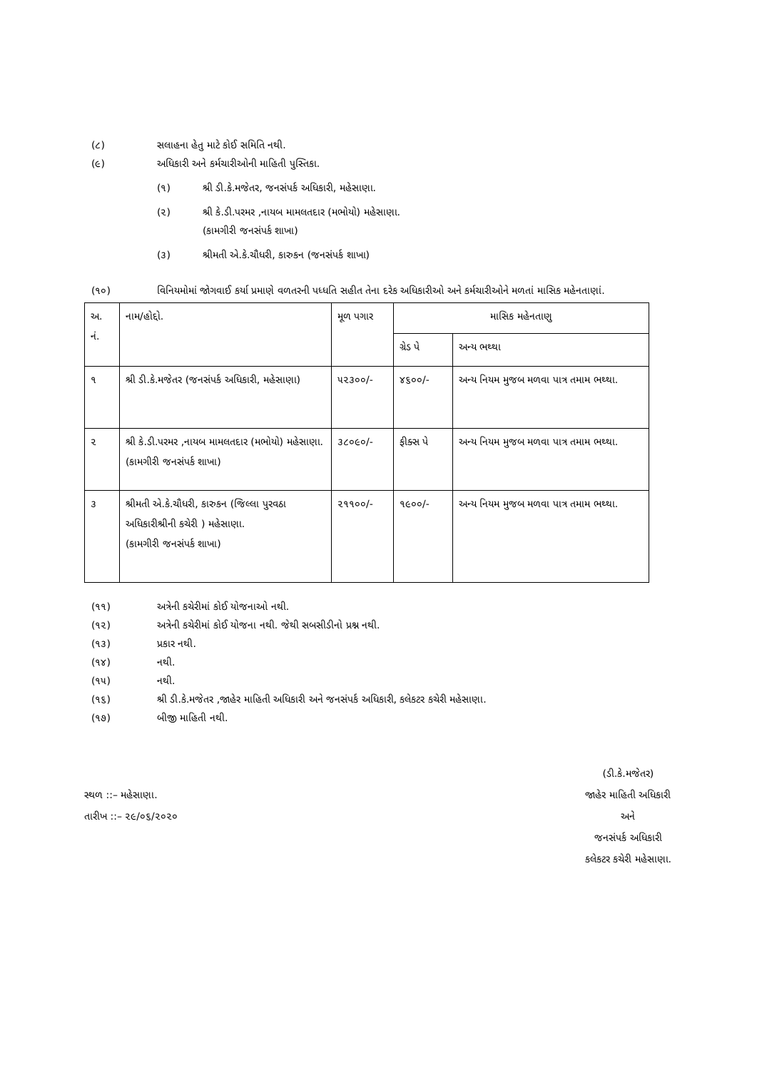(૮) સલાહના હેતુ માટે કોઈ સમિતિ નથી.
(૯) અધિકારી અને કર્મચારીઓની માહિતી પુસ્તિકા.
(૧) શ્રી ડી.કે.મજેતર, જનસંપર્ક અધિકારી, મહેસાણા.
(૨) શ્રી કે.ડી.પરમર ,નાયબ મામલતદાર (મભોયો) મહેસાણા.
(કામગીરી જનસંપર્ક શાખા)
(૩) શ્રીમતી એ.કે.ચૌધરી, કારુકન (જનસંપર્ક શાખા)
(૧૦) વિનિયમોમાં જોગવાઈ કર્યા પ્રમાણે વળતરની પધ્ધતિ સહીત તેના દરેક અધિકારીઓ અને કર્મચારીઓને મળતાં માસિક મહેનતાણાં.
| અ. નં. | નામ/હોદ્દો. | મૂળ પગાર | માસિક મહેનતાણુ | |
| --- | --- | --- | --- | --- |
| | | | ગ્રેડ પે | અન્ય ભથ્થા |
| ૧ | શ્રી ડી.કે.મજેતર (જનસંપર્ક અધિકારી, મહેસાણા) | ૫૨૩૦૦/- | ૪૬૦૦/- | અન્ય નિયમ મુજબ મળવા પાત્ર તમામ ભથ્થા. |
| ૨ | શ્રી કે.ડી.પરમર ,નાયબ મામલતદાર (મભોયો) મહેસાણા. (કામગીરી જનસંપર્ક શાખા) | ૩૮૦૯૦/- | ફીક્સ પે | અન્ય નિયમ મુજબ મળવા પાત્ર તમામ ભથ્થા. |
| ૩ | શ્રીમતી એ.કે.ચૌધરી, કારુકન (જિલ્લા પુરવઠા અધિકારીશ્રીની કચેરી ) મહેસાણા. (કામગીરી જનસંપર્ક શાખા) | ૨૧૧૦૦/- | ૧૯૦૦/- | અન્ય નિયમ મુજબ મળવા પાત્ર તમામ ભથ્થા. |
(૧૧) અત્રેની કચેરીમાં કોઈ યોજનાઓ નથી.
(૧૨) અત્રેની કચેરીમાં કોઈ યોજના નથી. જેથી સબસીડીનો પ્રશ્ન નથી.
(૧૩) પ્રકાર નથી.
(૧૪) નથી.
(૧૫) નથી.
(૧૬) શ્રી ડી.કે.મજેતર ,જાહેર માહિતી અધિકારી અને જનસંપર્ક અધિકારી, કલેકટર કચેરી મહેસાણા.
(૧૭) બીજી માહિતી નથી.
સ્થળ ::– મહેસાણા.
તારીખ ::– ૨૯/૦૬/૨૦૨૦
(ડી.કે.મજેતર)
જાહેર માહિતી અધિકારી
અને
જનસંપર્ક અધિકારી
કલેકટર કચેરી મહેસાણા.